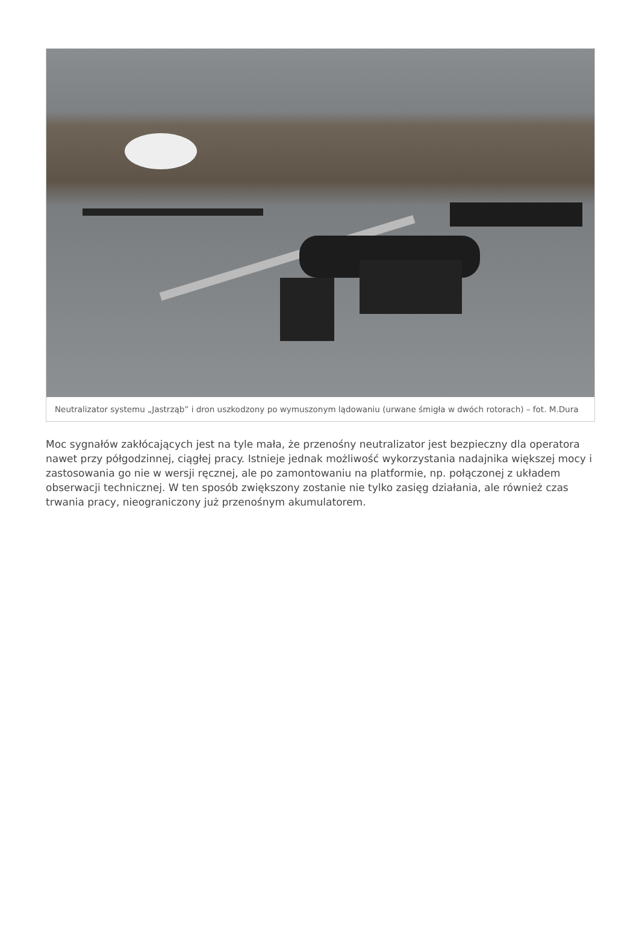Neutralizator systemu „Jastrząb” i dron uszkodzony po wymuszonym lądowaniu (urwane śmigła w dwóch rotorach) – fot. M.Dura
Moc sygnałów zakłócających jest na tyle mała, że przenośny neutralizator jest bezpieczny dla operatora nawet przy półgodzinnej, ciągłej pracy. Istnieje jednak możliwość wykorzystania nadajnika większej mocy i zastosowania go nie w wersji ręcznej, ale po zamontowaniu na platformie, np. połączonej z układem obserwacji technicznej. W ten sposób zwiększony zostanie nie tylko zasięg działania, ale również czas trwania pracy, nieograniczony już przenośnym akumulatorem.